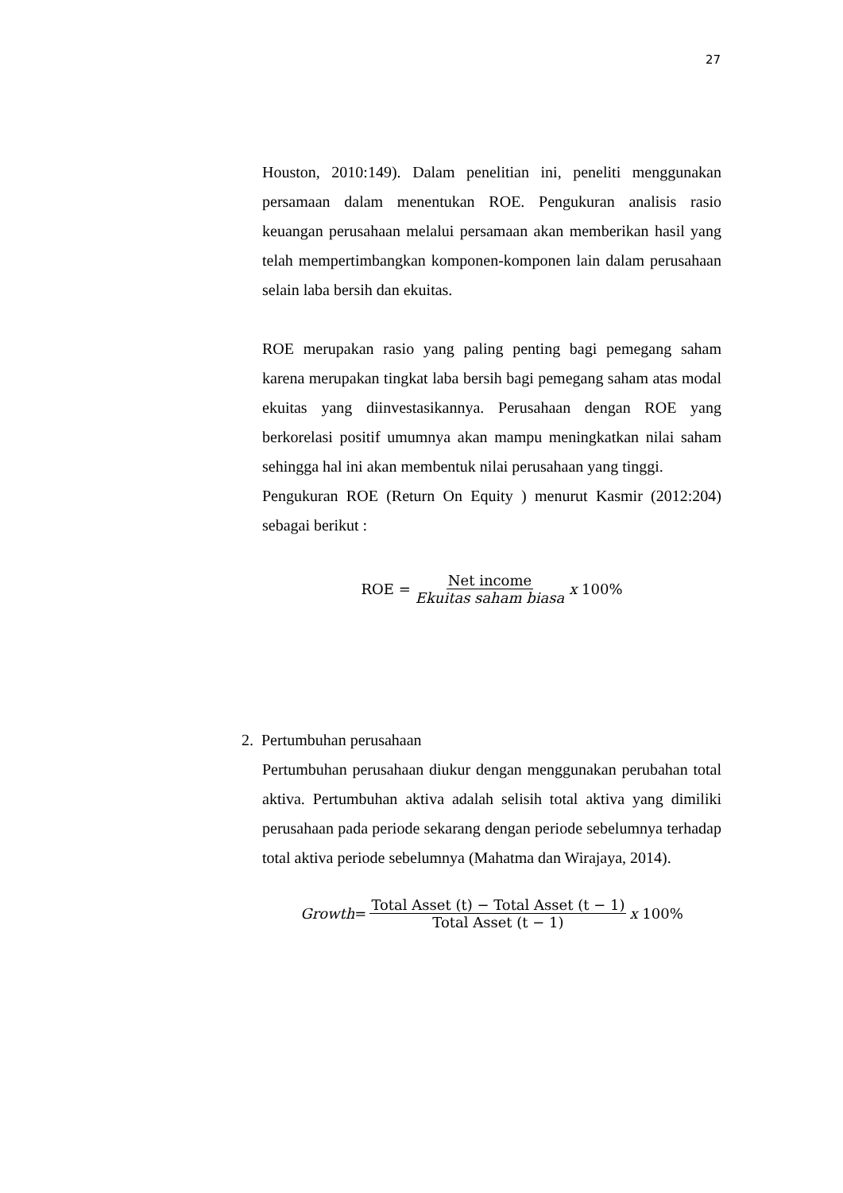27
Houston, 2010:149). Dalam penelitian ini, peneliti menggunakan persamaan dalam menentukan ROE. Pengukuran analisis rasio keuangan perusahaan melalui persamaan akan memberikan hasil yang telah mempertimbangkan komponen-komponen lain dalam perusahaan selain laba bersih dan ekuitas.
ROE merupakan rasio yang paling penting bagi pemegang saham karena merupakan tingkat laba bersih bagi pemegang saham atas modal ekuitas yang diinvestasikannya. Perusahaan dengan ROE yang berkorelasi positif umumnya akan mampu meningkatkan nilai saham sehingga hal ini akan membentuk nilai perusahaan yang tinggi.
Pengukuran ROE (Return On Equity ) menurut Kasmir (2012:204) sebagai berikut :
ROE = Net income Ekuitas saham biasa x 100%
2. Pertumbuhan perusahaan
Pertumbuhan perusahaan diukur dengan menggunakan perubahan total aktiva. Pertumbuhan aktiva adalah selisih total aktiva yang dimiliki perusahaan pada periode sekarang dengan periode sebelumnya terhadap total aktiva periode sebelumnya (Mahatma dan Wirajaya, 2014).
Growth = Total Asset (t) − Total Asset (t − 1) Total Asset (t − 1) x 100%